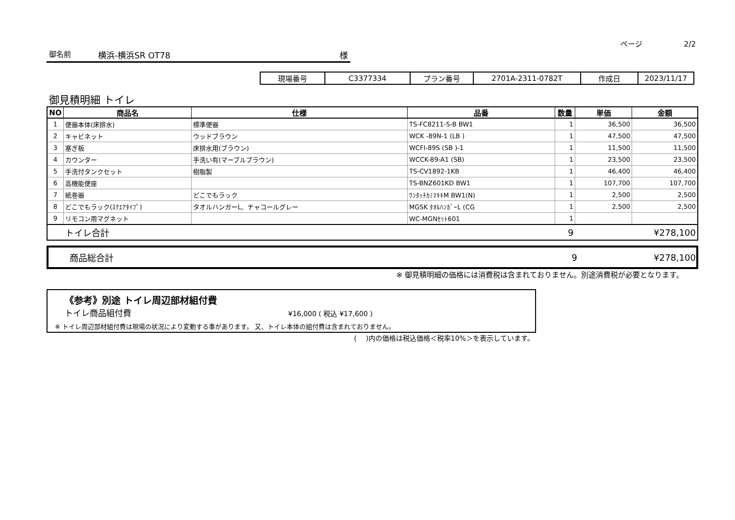ページ 2/2
御名前 横浜-横浜SR OT78 様
| 現場番号 | C3377334 | プラン番号 | 2701A-2311-0782T | 作成日 | 2023/11/17 |
御見積明細 トイレ
| NO | 商品名 | 仕様 | 品番 | 数量 | 単価 | 金額 |
| --- | --- | --- | --- | --- | --- | --- |
| 1 | 便器本体(床排水) | 標準便器 | TS-FC8211-S-B BW1 | 1 | 36,500 | 36,500 |
| 2 | キャビネット | ウッドブラウン | WCK -89N-1 (LB ) | 1 | 47,500 | 47,500 |
| 3 | 塞ぎ板 | 床排水用(ブラウン) | WCFI-89S (SB )-1 | 1 | 11,500 | 11,500 |
| 4 | カウンター | 手洗い有(マーブルブラウン) | WCCK-89-A1 (SB) | 1 | 23,500 | 23,500 |
| 5 | 手洗付タンクセット | 樹脂製 | TS-CV1892-1KB | 1 | 46,400 | 46,400 |
| 6 | 高機能便座 | | TS-BNZ601KD BW1 | 1 | 107,700 | 107,700 |
| 7 | 紙巻器 | どこでもラック | ﾜﾝﾀｯﾁｶﾐﾏｷｷM BW1(N) | 1 | 2,500 | 2,500 |
| 8 | どこでもラック(ｽｸｴｱﾀｲﾌﾟ) | タオルハンガーL、チャコールグレー | MGSK ﾀｵﾙﾊﾝｶﾞｰL (CG | 1 | 2,500 | 2,500 |
| 9 | リモコン用マグネット | | WC-MGNｾｯﾄ601 | 1 | | |
| | トイレ合計 | | | 9 | | ¥278,100 |
| | 商品総合計 | 9 | ¥278,100 |
※ 御見積明細の価格には消費税は含まれておりません。別途消費税が必要となります。
《参考》別途 トイレ周辺部材組付費
トイレ商品組付費 ¥16,000 ( 税込 ¥17,600 )
※ トイレ周辺部材組付費は現場の状況により変動する事があります。 又、トイレ本体の組付費は含まれておりません。
(　 )内の価格は税込価格＜税率10%＞を表示しています。